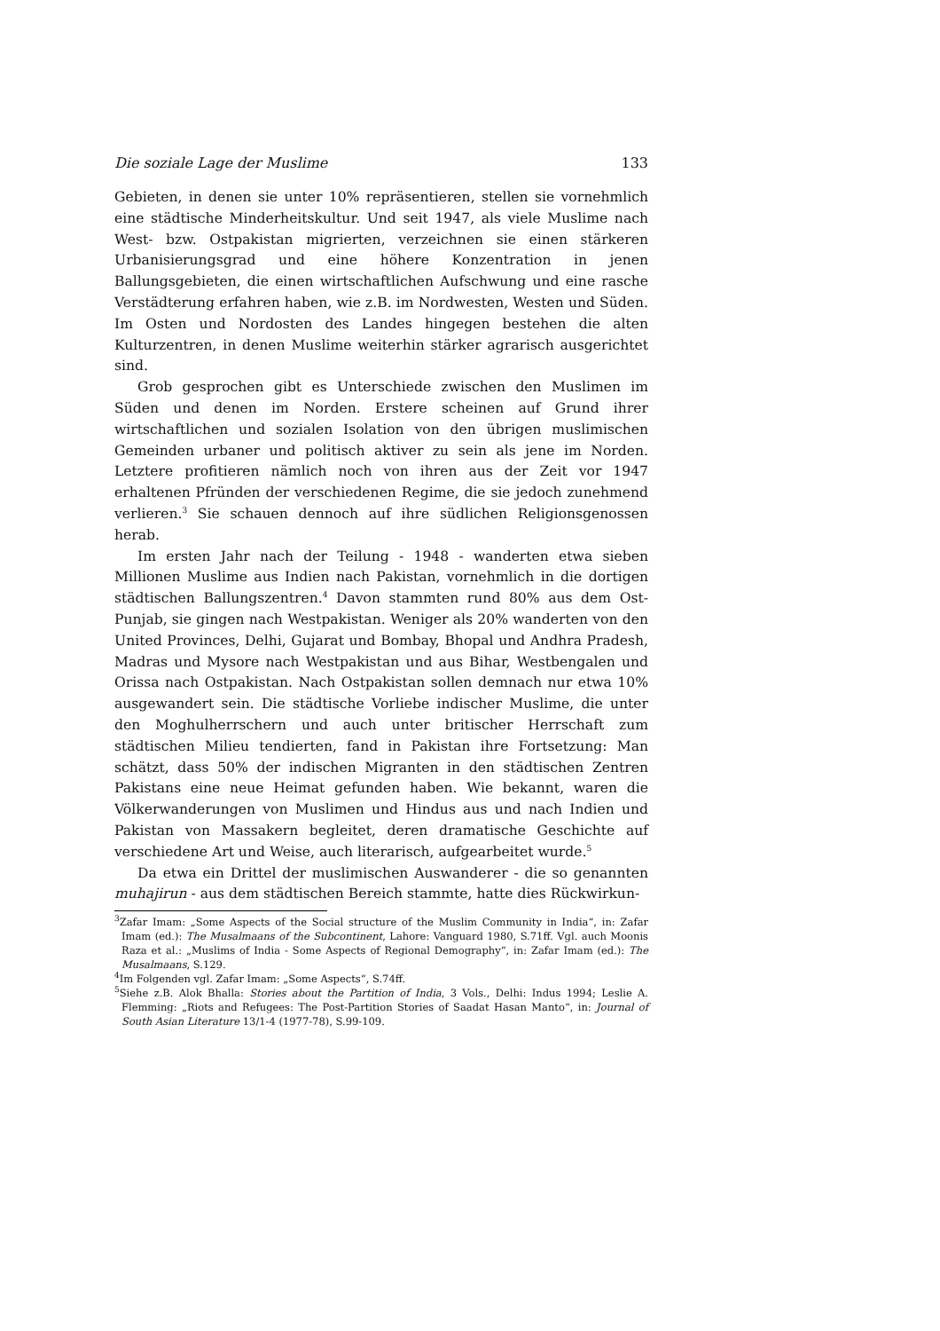Die soziale Lage der Muslime 133
Gebieten, in denen sie unter 10% repräsentieren, stellen sie vornehmlich eine städtische Minderheitskultur. Und seit 1947, als viele Muslime nach West- bzw. Ostpakistan migrierten, verzeichnen sie einen stärkeren Urbanisierungsgrad und eine höhere Konzentration in jenen Ballungsgebieten, die einen wirtschaftlichen Aufschwung und eine rasche Verstädterung erfahren haben, wie z.B. im Nordwesten, Westen und Süden. Im Osten und Nordosten des Landes hingegen bestehen die alten Kulturzentren, in denen Muslime weiterhin stärker agrarisch ausgerichtet sind.
Grob gesprochen gibt es Unterschiede zwischen den Muslimen im Süden und denen im Norden. Erstere scheinen auf Grund ihrer wirtschaftlichen und sozialen Isolation von den übrigen muslimischen Gemeinden urbaner und politisch aktiver zu sein als jene im Norden. Letztere profitieren nämlich noch von ihren aus der Zeit vor 1947 erhaltenen Pfründen der verschiedenen Regime, die sie jedoch zunehmend verlieren.<sup>3</sup> Sie schauen dennoch auf ihre südlichen Religionsgenossen herab.
Im ersten Jahr nach der Teilung - 1948 - wanderten etwa sieben Millionen Muslime aus Indien nach Pakistan, vornehmlich in die dortigen städtischen Ballungszentren.<sup>4</sup> Davon stammten rund 80% aus dem Ost-Punjab, sie gingen nach Westpakistan. Weniger als 20% wanderten von den United Provinces, Delhi, Gujarat und Bombay, Bhopal und Andhra Pradesh, Madras und Mysore nach Westpakistan und aus Bihar, Westbengalen und Orissa nach Ostpakistan. Nach Ostpakistan sollen demnach nur etwa 10% ausgewandert sein. Die städtische Vorliebe indischer Muslime, die unter den Moghulherrschern und auch unter britischer Herrschaft zum städtischen Milieu tendierten, fand in Pakistan ihre Fortsetzung: Man schätzt, dass 50% der indischen Migranten in den städtischen Zentren Pakistans eine neue Heimat gefunden haben. Wie bekannt, waren die Völkerwanderungen von Muslimen und Hindus aus und nach Indien und Pakistan von Massakern begleitet, deren dramatische Geschichte auf verschiedene Art und Weise, auch literarisch, aufgearbeitet wurde.<sup>5</sup>
Da etwa ein Drittel der muslimischen Auswanderer - die so genannten muhajirun - aus dem städtischen Bereich stammte, hatte dies Rückwirkun-
<sup>3</sup> Zafar Imam: „Some Aspects of the Social structure of the Muslim Community in India“, in: Zafar Imam (ed.): The Musalmaans of the Subcontinent, Lahore: Vanguard 1980, S.71ff. Vgl. auch Moonis Raza et al.: „Muslims of India - Some Aspects of Regional Demography“, in: Zafar Imam (ed.): The Musalmaans, S.129.
<sup>4</sup> Im Folgenden vgl. Zafar Imam: „Some Aspects“, S.74ff.
<sup>5</sup> Siehe z.B. Alok Bhalla: Stories about the Partition of India, 3 Vols., Delhi: Indus 1994; Leslie A. Flemming: „Riots and Refugees: The Post-Partition Stories of Saadat Hasan Manto“, in: Journal of South Asian Literature 13/1-4 (1977-78), S.99-109.